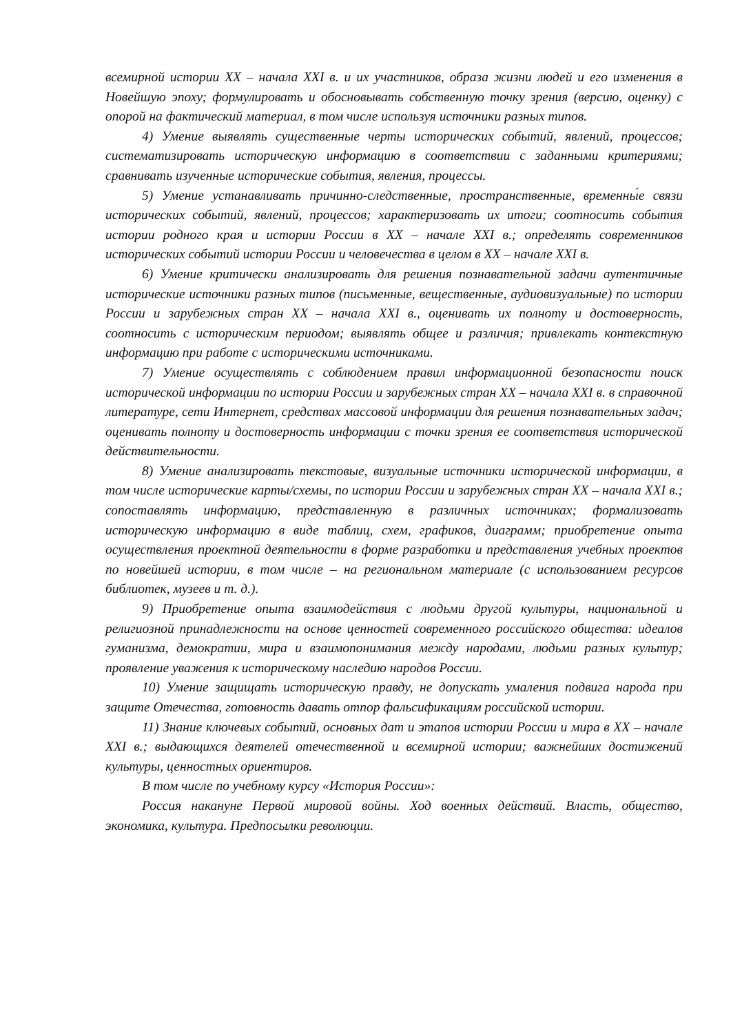всемирной истории XX – начала XXI в. и их участников, образа жизни людей и его изменения в Новейшую эпоху; формулировать и обосновывать собственную точку зрения (версию, оценку) с опорой на фактический материал, в том числе используя источники разных типов.
4) Умение выявлять существенные черты исторических событий, явлений, процессов; систематизировать историческую информацию в соответствии с заданными критериями; сравнивать изученные исторические события, явления, процессы.
5) Умение устанавливать причинно-следственные, пространственные, временны́е связи исторических событий, явлений, процессов; характеризовать их итоги; соотносить события истории родного края и истории России в XX – начале XXI в.; определять современников исторических событий истории России и человечества в целом в XX – начале XXI в.
6) Умение критически анализировать для решения познавательной задачи аутентичные исторические источники разных типов (письменные, вещественные, аудиовизуальные) по истории России и зарубежных стран XX – начала XXI в., оценивать их полноту и достоверность, соотносить с историческим периодом; выявлять общее и различия; привлекать контекстную информацию при работе с историческими источниками.
7) Умение осуществлять с соблюдением правил информационной безопасности поиск исторической информации по истории России и зарубежных стран XX – начала XXI в. в справочной литературе, сети Интернет, средствах массовой информации для решения познавательных задач; оценивать полноту и достоверность информации с точки зрения ее соответствия исторической действительности.
8) Умение анализировать текстовые, визуальные источники исторической информации, в том числе исторические карты/схемы, по истории России и зарубежных стран XX – начала XXI в.; сопоставлять информацию, представленную в различных источниках; формализовать историческую информацию в виде таблиц, схем, графиков, диаграмм; приобретение опыта осуществления проектной деятельности в форме разработки и представления учебных проектов по новейшей истории, в том числе – на региональном материале (с использованием ресурсов библиотек, музеев и т. д.).
9) Приобретение опыта взаимодействия с людьми другой культуры, национальной и религиозной принадлежности на основе ценностей современного российского общества: идеалов гуманизма, демократии, мира и взаимопонимания между народами, людьми разных культур; проявление уважения к историческому наследию народов России.
10) Умение защищать историческую правду, не допускать умаления подвига народа при защите Отечества, готовность давать отпор фальсификациям российской истории.
11) Знание ключевых событий, основных дат и этапов истории России и мира в XX – начале XXI в.; выдающихся деятелей отечественной и всемирной истории; важнейших достижений культуры, ценностных ориентиров.
В том числе по учебному курсу «История России»:
Россия накануне Первой мировой войны. Ход военных действий. Власть, общество, экономика, культура. Предпосылки революции.